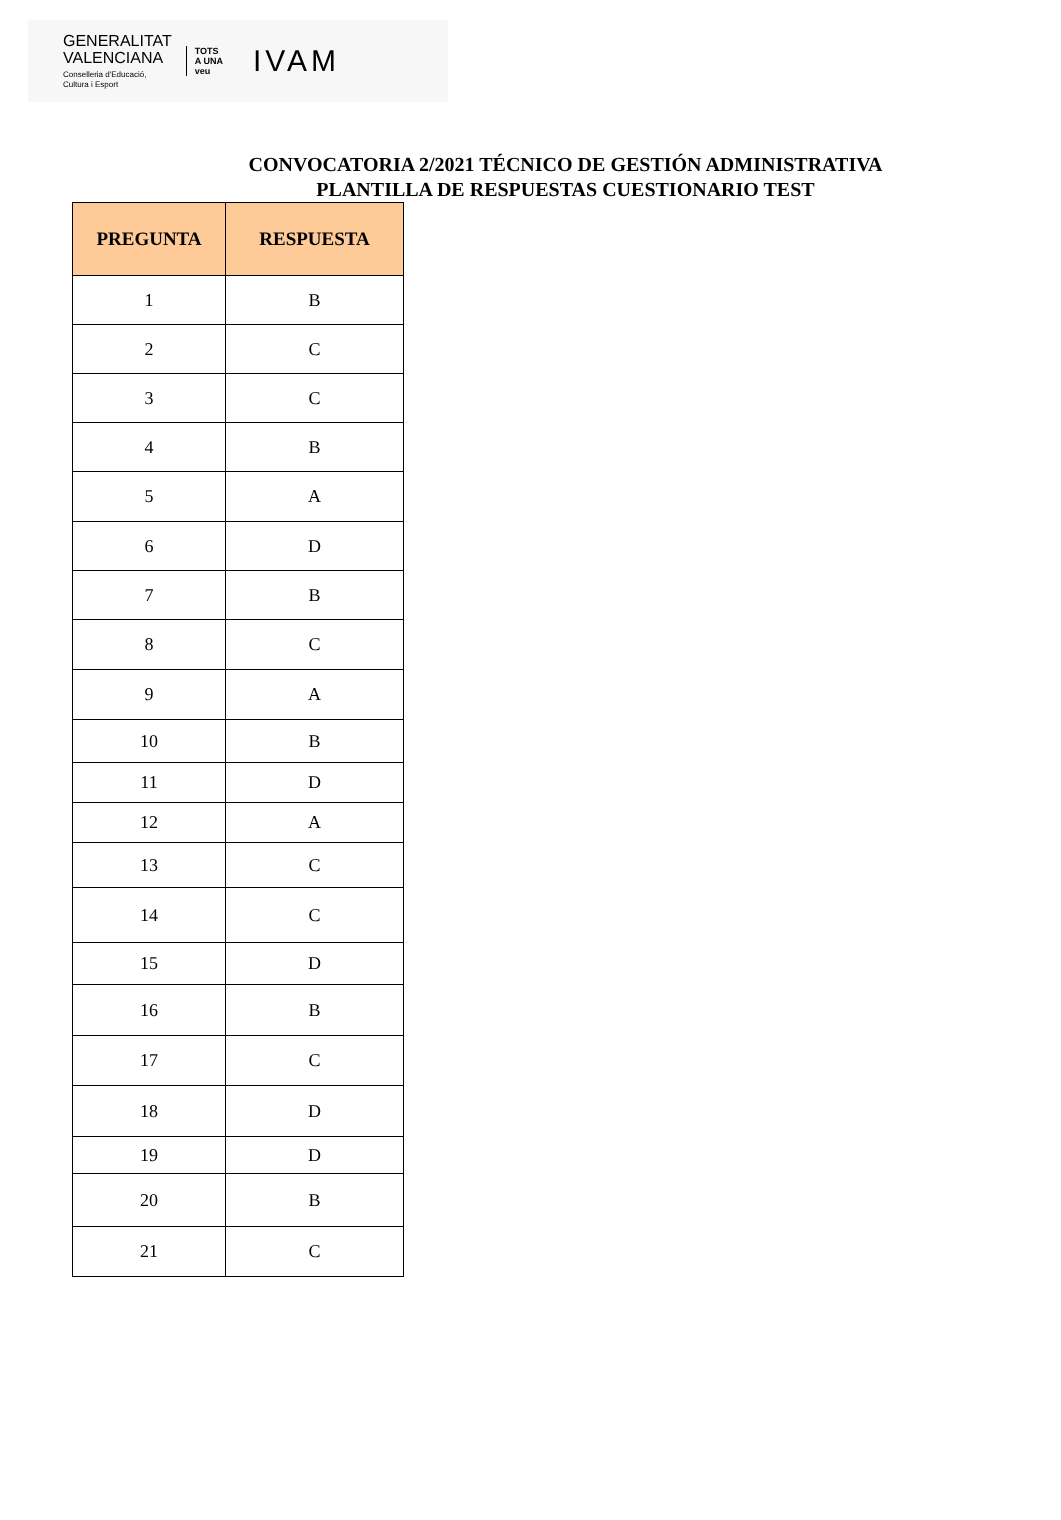GENERALITAT
VALENCIANA
Conselleria d'Educació,
Cultura i Esport
TOTS
A UNA
veu
IVAM
CONVOCATORIA 2/2021 TÉCNICO DE GESTIÓN ADMINISTRATIVA
PLANTILLA DE RESPUESTAS CUESTIONARIO TEST
| PREGUNTA | RESPUESTA |
| --- | --- |
| 1 | B |
| 2 | C |
| 3 | C |
| 4 | B |
| 5 | A |
| 6 | D |
| 7 | B |
| 8 | C |
| 9 | A |
| 10 | B |
| 11 | D |
| 12 | A |
| 13 | C |
| 14 | C |
| 15 | D |
| 16 | B |
| 17 | C |
| 18 | D |
| 19 | D |
| 20 | B |
| 21 | C |